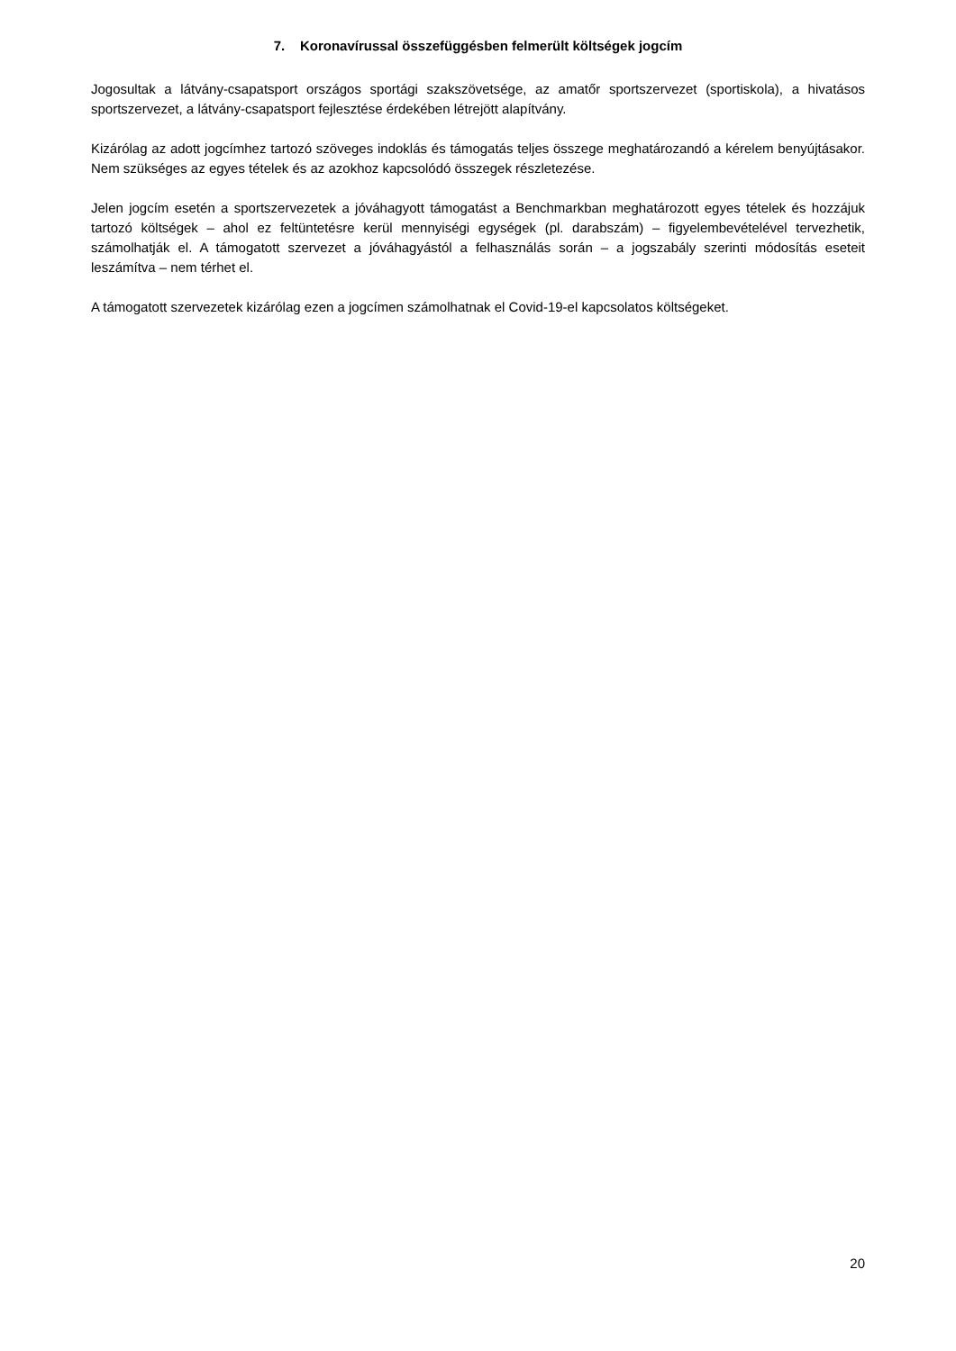7. Koronavírussal összefüggésben felmerült költségek jogcím
Jogosultak a látvány-csapatsport országos sportági szakszövetsége, az amatőr sportszervezet (sportiskola), a hivatásos sportszervezet, a látvány-csapatsport fejlesztése érdekében létrejött alapítvány.
Kizárólag az adott jogcímhez tartozó szöveges indoklás és támogatás teljes összege meghatározandó a kérelem benyújtásakor. Nem szükséges az egyes tételek és az azokhoz kapcsolódó összegek részletezése.
Jelen jogcím esetén a sportszervezetek a jóváhagyott támogatást a Benchmarkban meghatározott egyes tételek és hozzájuk tartozó költségek – ahol ez feltüntetésre kerül mennyiségi egységek (pl. darabszám) – figyelembevételével tervezhetik, számolhatják el. A támogatott szervezet a jóváhagyástól a felhasználás során – a jogszabály szerinti módosítás eseteit leszámítva – nem térhet el.
A támogatott szervezetek kizárólag ezen a jogcímen számolhatnak el Covid-19-el kapcsolatos költségeket.
20